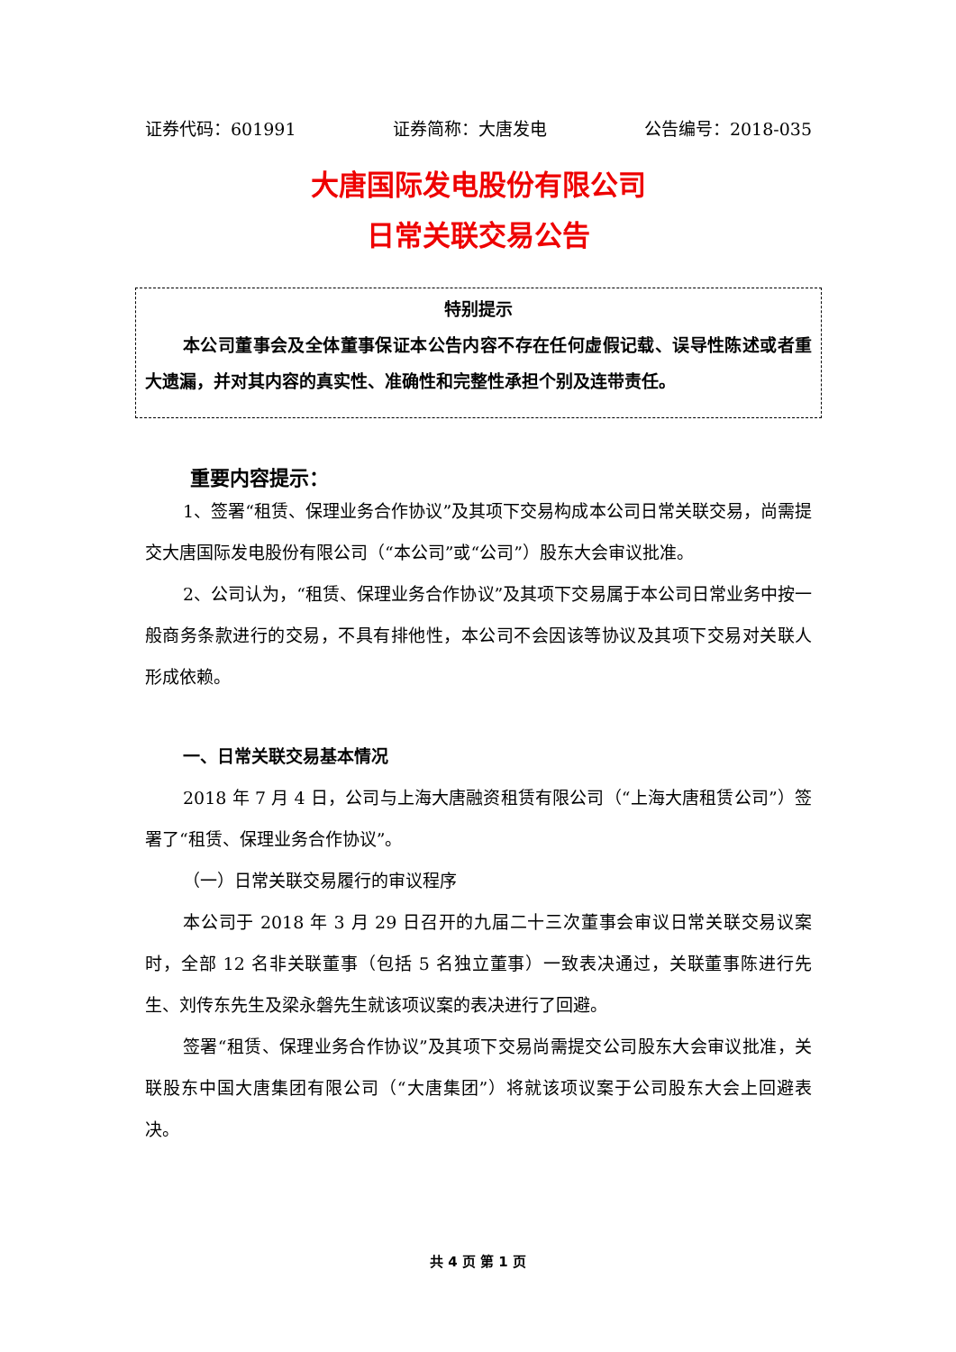证券代码：601991 证券简称：大唐发电 公告编号：2018-035
大唐国际发电股份有限公司
日常关联交易公告
特别提示
本公司董事会及全体董事保证本公告内容不存在任何虚假记载、误导性陈述或者重大遗漏，并对其内容的真实性、准确性和完整性承担个别及连带责任。
重要内容提示：
1、签署“租赁、保理业务合作协议”及其项下交易构成本公司日常关联交易，尚需提交大唐国际发电股份有限公司（“本公司”或“公司”）股东大会审议批准。
2、公司认为，“租赁、保理业务合作协议”及其项下交易属于本公司日常业务中按一般商务条款进行的交易，不具有排他性，本公司不会因该等协议及其项下交易对关联人形成依赖。
一、日常关联交易基本情况
2018 年 7 月 4 日，公司与上海大唐融资租赁有限公司（“上海大唐租赁公司”）签署了“租赁、保理业务合作协议”。
（一）日常关联交易履行的审议程序
本公司于 2018 年 3 月 29 日召开的九届二十三次董事会审议日常关联交易议案时，全部 12 名非关联董事（包括 5 名独立董事）一致表决通过，关联董事陈进行先生、刘传东先生及梁永磐先生就该项议案的表决进行了回避。
签署“租赁、保理业务合作协议”及其项下交易尚需提交公司股东大会审议批准，关联股东中国大唐集团有限公司（“大唐集团”）将就该项议案于公司股东大会上回避表决。
共 4 页 第 1 页